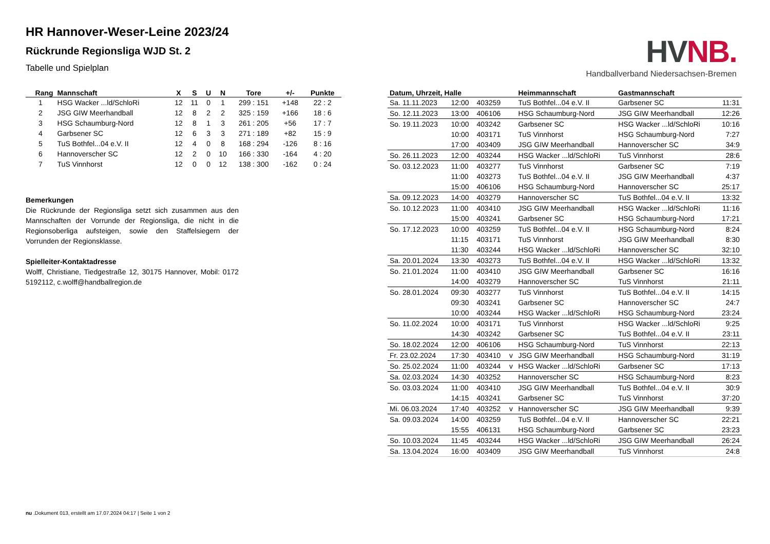HR Hannover-Weser-Leine 2023/24
Rückrunde Regionsliga WJD St. 2
Tabelle und Spielplan
HV NB.
Handballverband Niedersachsen-Bremen
| Rang | Mannschaft | X | S | U | N | Tore | +/- | Punkte |
| --- | --- | --- | --- | --- | --- | --- | --- | --- |
| 1 | HSG Wacker ...ld/SchloRi | 12 | 11 | 0 | 1 | 299 : 151 | +148 | 22 : 2 |
| 2 | JSG GIW Meerhandball | 12 | 8 | 2 | 2 | 325 : 159 | +166 | 18 : 6 |
| 3 | HSG Schaumburg-Nord | 12 | 8 | 1 | 3 | 261 : 205 | +56 | 17 : 7 |
| 4 | Garbsener SC | 12 | 6 | 3 | 3 | 271 : 189 | +82 | 15 : 9 |
| 5 | TuS Bothfel...04 e.V. II | 12 | 4 | 0 | 8 | 168 : 294 | -126 | 8 : 16 |
| 6 | Hannoverscher SC | 12 | 2 | 0 | 10 | 166 : 330 | -164 | 4 : 20 |
| 7 | TuS Vinnhorst | 12 | 0 | 0 | 12 | 138 : 300 | -162 | 0 : 24 |
Bemerkungen
Die Rückrunde der Regionsliga setzt sich zusammen aus den Mannschaften der Vorrunde der Regionsliga, die nicht in die Regionsoberliga aufsteigen, sowie den Staffelsiegern der Vorrunden der Regionsklasse.
Spielleiter-Kontaktadresse
Wolff, Christiane, Tiedgestraße 12, 30175 Hannover, Mobil: 0172 5192112, c.wolff@handballregion.de
| Datum, Uhrzeit, Halle | | | | Heimmannschaft | Gastmannschaft | |
| --- | --- | --- | --- | --- | --- | --- |
| Sa. 11.11.2023 | 12:00 | 403259 | | TuS Bothfel...04 e.V. II | Garbsener SC | 11:31 |
| So. 12.11.2023 | 13:00 | 406106 | | HSG Schaumburg-Nord | JSG GIW Meerhandball | 12:26 |
| So. 19.11.2023 | 10:00 | 403242 | | Garbsener SC | HSG Wacker ...ld/SchloRi | 10:16 |
| | 10:00 | 403171 | | TuS Vinnhorst | HSG Schaumburg-Nord | 7:27 |
| | 17:00 | 403409 | | JSG GIW Meerhandball | Hannoverscher SC | 34:9 |
| So. 26.11.2023 | 12:00 | 403244 | | HSG Wacker ...ld/SchloRi | TuS Vinnhorst | 28:6 |
| So. 03.12.2023 | 11:00 | 403277 | | TuS Vinnhorst | Garbsener SC | 7:19 |
| | 11:00 | 403273 | | TuS Bothfel...04 e.V. II | JSG GIW Meerhandball | 4:37 |
| | 15:00 | 406106 | | HSG Schaumburg-Nord | Hannoverscher SC | 25:17 |
| Sa. 09.12.2023 | 14:00 | 403279 | | Hannoverscher SC | TuS Bothfel...04 e.V. II | 13:32 |
| So. 10.12.2023 | 11:00 | 403410 | | JSG GIW Meerhandball | HSG Wacker ...ld/SchloRi | 11:16 |
| | 15:00 | 403241 | | Garbsener SC | HSG Schaumburg-Nord | 17:21 |
| So. 17.12.2023 | 10:00 | 403259 | | TuS Bothfel...04 e.V. II | HSG Schaumburg-Nord | 8:24 |
| | 11:15 | 403171 | | TuS Vinnhorst | JSG GIW Meerhandball | 8:30 |
| | 11:30 | 403244 | | HSG Wacker ...ld/SchloRi | Hannoverscher SC | 32:10 |
| Sa. 20.01.2024 | 13:30 | 403273 | | TuS Bothfel...04 e.V. II | HSG Wacker ...ld/SchloRi | 13:32 |
| So. 21.01.2024 | 11:00 | 403410 | | JSG GIW Meerhandball | Garbsener SC | 16:16 |
| | 14:00 | 403279 | | Hannoverscher SC | TuS Vinnhorst | 21:11 |
| So. 28.01.2024 | 09:30 | 403277 | | TuS Vinnhorst | TuS Bothfel...04 e.V. II | 14:15 |
| | 09:30 | 403241 | | Garbsener SC | Hannoverscher SC | 24:7 |
| | 10:00 | 403244 | | HSG Wacker ...ld/SchloRi | HSG Schaumburg-Nord | 23:24 |
| So. 11.02.2024 | 10:00 | 403171 | | TuS Vinnhorst | HSG Wacker ...ld/SchloRi | 9:25 |
| | 14:30 | 403242 | | Garbsener SC | TuS Bothfel...04 e.V. II | 23:11 |
| So. 18.02.2024 | 12:00 | 406106 | | HSG Schaumburg-Nord | TuS Vinnhorst | 22:13 |
| Fr. 23.02.2024 | 17:30 | 403410 | v | JSG GIW Meerhandball | HSG Schaumburg-Nord | 31:19 |
| So. 25.02.2024 | 11:00 | 403244 | v | HSG Wacker ...ld/SchloRi | Garbsener SC | 17:13 |
| Sa. 02.03.2024 | 14:30 | 403252 | | Hannoverscher SC | HSG Schaumburg-Nord | 8:23 |
| So. 03.03.2024 | 11:00 | 403410 | | JSG GIW Meerhandball | TuS Bothfel...04 e.V. II | 30:9 |
| | 14:15 | 403241 | | Garbsener SC | TuS Vinnhorst | 37:20 |
| Mi. 06.03.2024 | 17:40 | 403252 | v | Hannoverscher SC | JSG GIW Meerhandball | 9:39 |
| Sa. 09.03.2024 | 14:00 | 403259 | | TuS Bothfel...04 e.V. II | Hannoverscher SC | 22:21 |
| | 15:55 | 406131 | | HSG Schaumburg-Nord | Garbsener SC | 23:23 |
| So. 10.03.2024 | 11:45 | 403244 | | HSG Wacker ...ld/SchloRi | JSG GIW Meerhandball | 26:24 |
| Sa. 13.04.2024 | 16:00 | 403409 | | JSG GIW Meerhandball | TuS Vinnhorst | 24:8 |
nu .Dokument 013, erstellt am 17.07.2024 04:17 | Seite 1 von 2